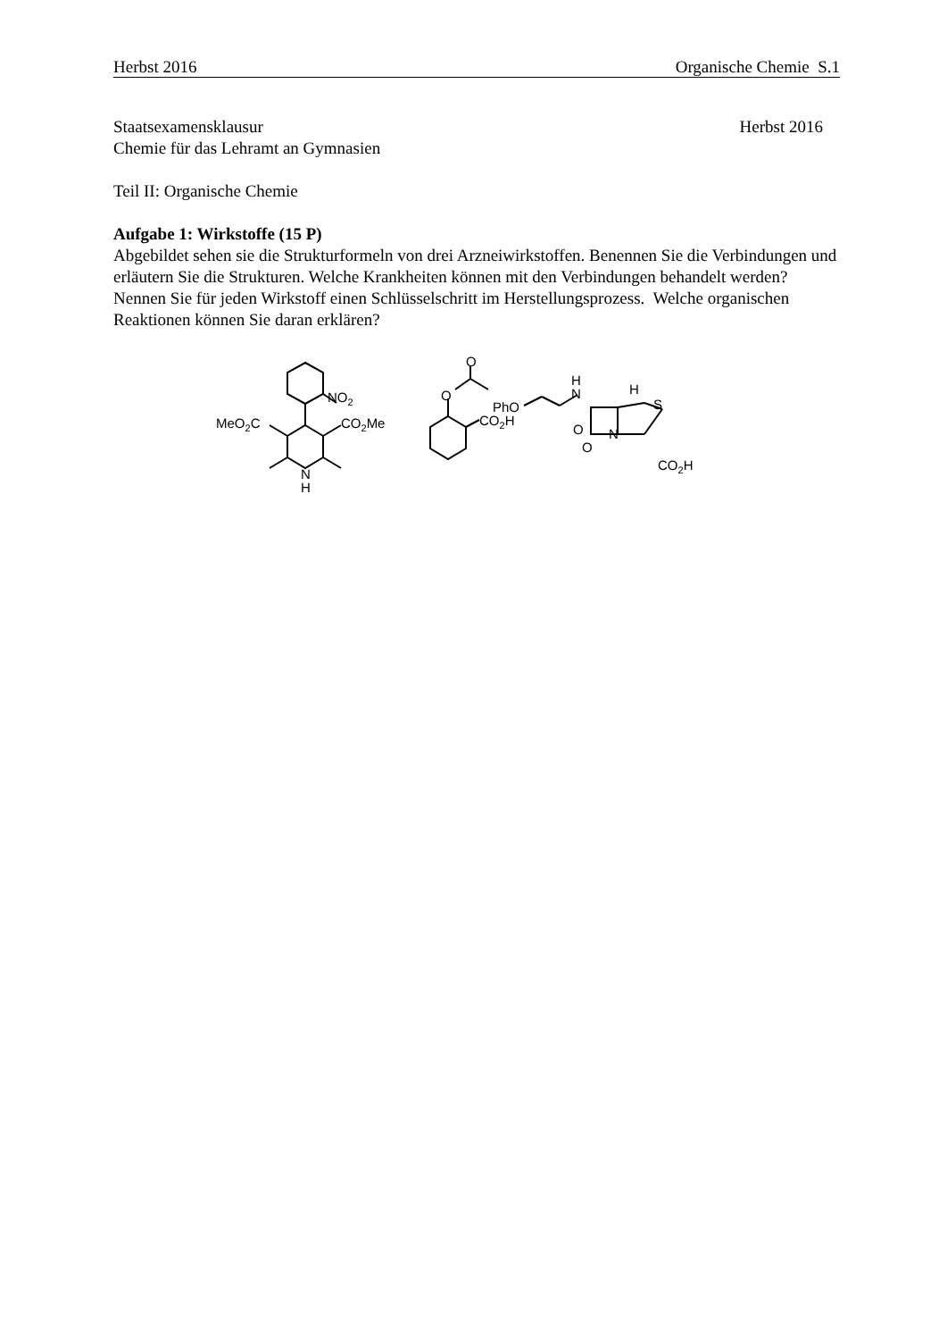Herbst 2016 Organische Chemie S.1
Staatsexamensklausur Herbst 2016
Chemie für das Lehramt an Gymnasien
Teil II: Organische Chemie
Aufgabe 1: Wirkstoffe (15 P)
Abgebildet sehen sie die Strukturformeln von drei Arzneiwirkstoffen. Benennen Sie die Verbindungen und erläutern Sie die Strukturen. Welche Krankheiten können mit den Verbindungen behandelt werden? Nennen Sie für jeden Wirkstoff einen Schlüsselschritt im Herstellungsprozess. Welche organischen Reaktionen können Sie daran erklären?
NO2
MeO2C
CO2Me
N
H
O
O
CO2H
PhO
N
H
O
O
H
S
N
CO2H